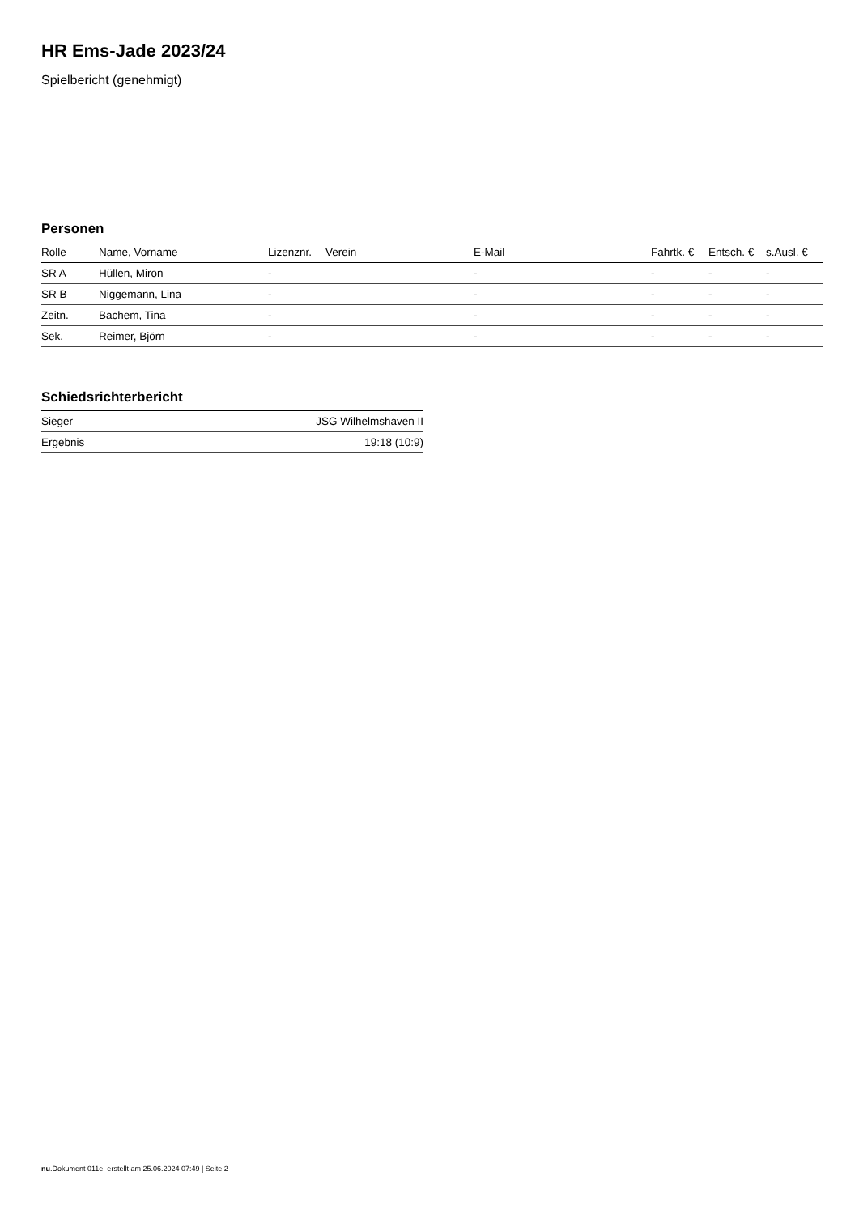HR Ems-Jade 2023/24
Spielbericht (genehmigt)
Personen
| Rolle | Name, Vorname | Lizenznr. | Verein | E-Mail | Fahrtk. € | Entsch. € | s.Ausl. € |
| --- | --- | --- | --- | --- | --- | --- | --- |
| SR A | Hüllen, Miron | - | | - | - | - | - |
| SR B | Niggemann, Lina | - | | - | - | - | - |
| Zeitn. | Bachem, Tina | - | | - | - | - | - |
| Sek. | Reimer, Björn | - | | - | - | - | - |
Schiedsrichterbericht
| Sieger | JSG Wilhelmshaven II |
| Ergebnis | 19:18 (10:9) |
nu.Dokument 011e, erstellt am 25.06.2024 07:49 | Seite 2